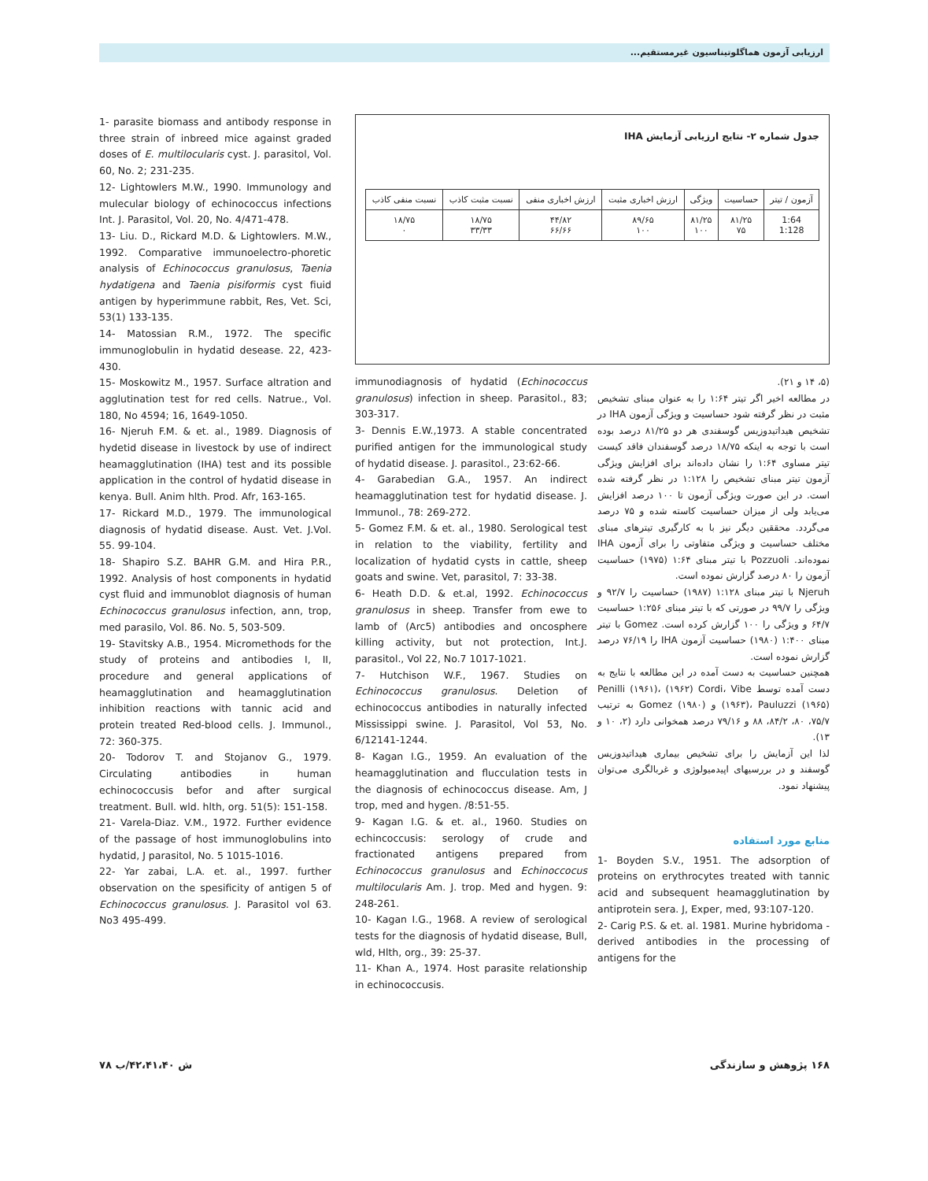ارزیابی آزمون هماگلوتیناسیون غیرمستقیم...
1- parasite biomass and antibody response in three strain of inbreed mice against graded doses of E. multilocularis cyst. J. parasitol, Vol. 60, No. 2; 231-235.
12- Lightowlers M.W., 1990. Immunology and mulecular biology of echinococcus infections Int. J. Parasitol, Vol. 20, No. 4/471-478.
13- Liu. D., Rickard M.D. & Lightowlers. M.W., 1992. Comparative immunoelectro-phoretic analysis of Echinococcus granulosus, Taenia hydatigena and Taenia pisiformis cyst fiuid antigen by hyperimmune rabbit, Res, Vet. Sci, 53(1) 133-135.
14- Matossian R.M., 1972. The specific immunoglobulin in hydatid desease. 22, 423-430.
15- Moskowitz M., 1957. Surface altration and agglutination test for red cells. Natrue., Vol. 180, No 4594; 16, 1649-1050.
16- Njeruh F.M. & et. al., 1989. Diagnosis of hydetid disease in livestock by use of indirect heamagglutination (IHA) test and its possible application in the control of hydatid disease in kenya. Bull. Anim hlth. Prod. Afr, 163-165.
17- Rickard M.D., 1979. The immunological diagnosis of hydatid disease. Aust. Vet. J.Vol. 55. 99-104.
18- Shapiro S.Z. BAHR G.M. and Hira P.R., 1992. Analysis of host components in hydatid cyst fluid and immunoblot diagnosis of human Echinococcus granulosus infection, ann, trop, med parasilo, Vol. 86. No. 5, 503-509.
19- Stavitsky A.B., 1954. Micromethods for the study of proteins and antibodies I, II, procedure and general applications of heamagglutination and heamagglutination inhibition reactions with tannic acid and protein treated Red-blood cells. J. Immunol., 72: 360-375.
20- Todorov T. and Stojanov G., 1979. Circulating antibodies in human echinococcusis befor and after surgical treatment. Bull. wld. hlth, org. 51(5): 151-158.
21- Varela-Diaz. V.M., 1972. Further evidence of the passage of host immunoglobulins into hydatid, J parasitol, No. 5 1015-1016.
22- Yar zabai, L.A. et. al., 1997. further observation on the spesificity of antigen 5 of Echinococcus granulosus. J. Parasitol vol 63. No3 495-499.
جدول شماره ۲- نتایج ارزیابی آزمایش IHA
| آزمون / تیتر | حساسیت | ویژگی | ارزش اخباری مثبت | ارزش اخباری منفی | نسبت مثبت کاذب | نسبت منفی کاذب |
| 1:64 1:128 | ۸۱/۲۵ ۷۵ | ۸۱/۲۵ ۱۰۰ | ۸۹/۶۵ ۱۰۰ | ۴۴/۸۲ ۶۶/۶۶ | ۱۸/۷۵ ۳۳/۳۳ | ۱۸/۷۵ ۰ |
immunodiagnosis of hydatid (Echinococcus granulosus) infection in sheep. Parasitol., 83; 303-317.
3- Dennis E.W.,1973. A stable concentrated purified antigen for the immunological study of hydatid disease. J. parasitol., 23:62-66.
4- Garabedian G.A., 1957. An indirect heamagglutination test for hydatid disease. J. Immunol., 78: 269-272.
5- Gomez F.M. & et. al., 1980. Serological test in relation to the viability, fertility and localization of hydatid cysts in cattle, sheep goats and swine. Vet, parasitol, 7: 33-38.
6- Heath D.D. & et.al, 1992. Echinococcus granulosus in sheep. Transfer from ewe to lamb of (Arc5) antibodies and oncosphere killing activity, but not protection, Int.J. parasitol., Vol 22, No.7 1017-1021.
7- Hutchison W.F., 1967. Studies on Echinococcus granulosus. Deletion of echinococcus antibodies in naturally infected Mississippi swine. J. Parasitol, Vol 53, No. 6/12141-1244.
8- Kagan I.G., 1959. An evaluation of the heamagglutination and flucculation tests in the diagnosis of echinococcus disease. Am, J trop, med and hygen. /8:51-55.
9- Kagan I.G. & et. al., 1960. Studies on echincoccusis: serology of crude and fractionated antigens prepared from Echinococcus granulosus and Echinoccocus multilocularis Am. J. trop. Med and hygen. 9: 248-261.
10- Kagan I.G., 1968. A review of serological tests for the diagnosis of hydatid disease, Bull, wld, Hlth, org., 39: 25-37.
11- Khan A., 1974. Host parasite relationship in echinococcusis.
(۵، ۱۴ و ۲۱).
در مطالعه اخیر اگر تیتر ۱:۶۴ را به عنوان مبنای تشخیص مثبت در نظر گرفته شود حساسیت و ویژگی آزمون IHA در تشخیص هیداتیدوزیس گوسفندی هر دو ۸۱/۲۵ درصد بوده است با توجه به اینکه ۱۸/۷۵ درصد گوسفندان فاقد کیست تیتر مساوی ۱:۶۴ را نشان داده‌اند برای افزایش ویژگی آزمون تیتر مبنای تشخیص را ۱:۱۲۸ در نظر گرفته شده است. در این صورت ویژگی آزمون تا ۱۰۰ درصد افزایش می‌یابد ولی از میزان حساسیت کاسته شده و ۷۵ درصد می‌گردد. محققین دیگر نیز با به کارگیری تیترهای مبنای مختلف حساسیت و ویژگی متفاوتی را برای آزمون IHA نموده‌اند. Pozzuoli با تیتر مبنای ۱:۶۴ (۱۹۷۵) حساسیت آزمون را ۸۰ درصد گزارش نموده است.
Njeruh با تیتر مبنای ۱:۱۲۸ (۱۹۸۷) حساسیت را ۹۲/۷ و ویژگی را ۹۹/۷ در صورتی که با تیتر مبنای ۱:۲۵۶ حساسیت ۶۴/۷ و ویژگی را ۱۰۰ گزارش کرده است. Gomez با تیتر مبنای ۱:۴۰۰ (۱۹۸۰) حساسیت آزمون IHA را ۷۶/۱۹ درصد گزارش نموده است.
همچنین حساسیت به دست آمده در این مطالعه با نتایج به دست آمده توسط Penilli (۱۹۶۱)، (۱۹۶۲) Cordi، Vibe (۱۹۶۳)، Pauluzzi (۱۹۶۵) و (۱۹۸۰) Gomez به ترتیب ۷۵/۷، ۸۰، ۸۴/۲، ۸۸ و ۷۹/۱۶ درصد همخوانی دارد (۲، ۱۰ و ۱۳).
لذا این آزمایش را برای تشخیص بیماری هیداتیدوزیس گوسفند و در بررسیهای اپیدمیولوژی و غربالگری می‌توان پیشنهاد نمود.
منابع مورد استفاده
1- Boyden S.V., 1951. The adsorption of proteins on erythrocytes treated with tannic acid and subsequent heamagglutination by antiprotein sera. J, Exper, med, 93:107-120.
2- Carig P.S. & et. al. 1981. Murine hybridoma - derived antibodies in the processing of antigens for the
۱۶۸ پژوهش و سازندگی ش ۴۲،۴۱،۴۰/ب ۷۸